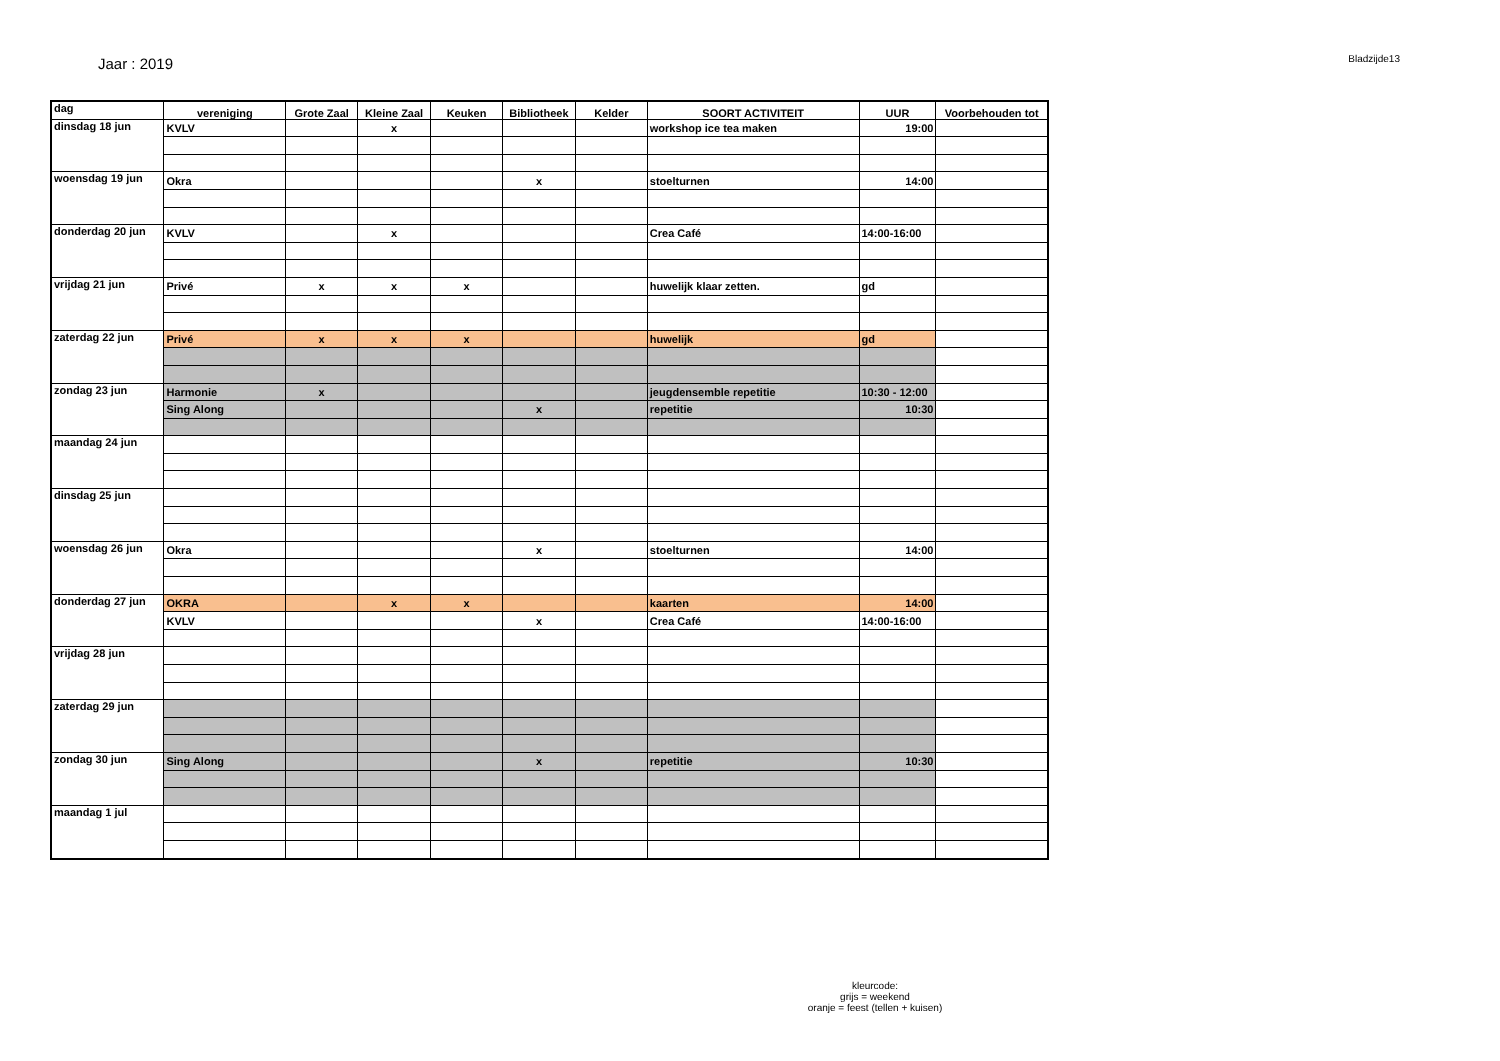Jaar : 2019
Bladzijde13
| dag | vereniging | Grote Zaal | Kleine Zaal | Keuken | Bibliotheek | Kelder | SOORT ACTIVITEIT | UUR | Voorbehouden tot |
| --- | --- | --- | --- | --- | --- | --- | --- | --- | --- |
| dinsdag 18 jun | KVLV | | x | | | | workshop ice tea maken | 19:00 | |
| woensdag 19 jun | Okra | | | | x | | stoelturnen | 14:00 | |
| donderdag 20 jun | KVLV | | x | | | | Crea Café | 14:00-16:00 | |
| vrijdag 21 jun | Privé | x | x | x | | | huwelijk klaar zetten. | gd | |
| zaterdag 22 jun | Privé | x | x | x | | | huwelijk | gd | |
| zondag 23 jun | Harmonie | x | | | | | jeugdensemble repetitie | 10:30 - 12:00 | |
| | Sing Along | | | | x | | repetitie | 10:30 | |
| maandag 24 jun | | | | | | | | | |
| dinsdag 25 jun | | | | | | | | | |
| woensdag 26 jun | Okra | | | | x | | stoelturnen | 14:00 | |
| donderdag 27 jun | OKRA | | x | x | | | kaarten | 14:00 | |
| | KVLV | | | | x | | Crea Café | 14:00-16:00 | |
| vrijdag 28 jun | | | | | | | | | |
| zaterdag 29 jun | | | | | | | | | |
| zondag 30 jun | Sing Along | | | | x | | repetitie | 10:30 | |
| maandag 1 jul | | | | | | | | | |
kleurcode:
grijs = weekend
oranje = feest (tellen + kuisen)